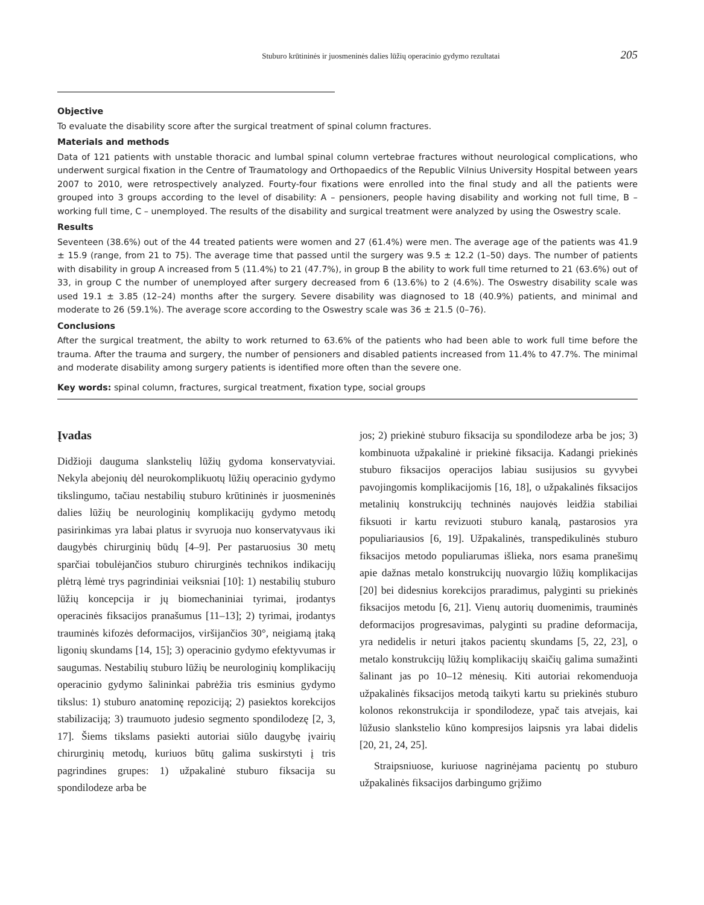Stuburo krūtininės ir juosmeninės dalies lūžių operacinio gydymo rezultatai 205
Objective
To evaluate the disability score after the surgical treatment of spinal column fractures.
Materials and methods
Data of 121 patients with unstable thoracic and lumbal spinal column vertebrae fractures without neurological complications, who underwent surgical fixation in the Centre of Traumatology and Orthopaedics of the Republic Vilnius University Hospital between years 2007 to 2010, were retrospectively analyzed. Fourty-four fixations were enrolled into the final study and all the patients were grouped into 3 groups according to the level of disability: A – pensioners, people having disability and working not full time, B – working full time, C – unemployed. The results of the disability and surgical treatment were analyzed by using the Oswestry scale.
Results
Seventeen (38.6%) out of the 44 treated patients were women and 27 (61.4%) were men. The average age of the patients was 41.9 ± 15.9 (range, from 21 to 75). The average time that passed until the surgery was 9.5 ± 12.2 (1–50) days. The number of patients with disability in group A increased from 5 (11.4%) to 21 (47.7%), in group B the ability to work full time returned to 21 (63.6%) out of 33, in group C the number of unemployed after surgery decreased from 6 (13.6%) to 2 (4.6%). The Oswestry disability scale was used 19.1 ± 3.85 (12–24) months after the surgery. Severe disability was diagnosed to 18 (40.9%) patients, and minimal and moderate to 26 (59.1%). The average score according to the Oswestry scale was 36 ± 21.5 (0–76).
Conclusions
After the surgical treatment, the abilty to work returned to 63.6% of the patients who had been able to work full time before the trauma. After the trauma and surgery, the number of pensioners and disabled patients increased from 11.4% to 47.7%. The minimal and moderate disability among surgery patients is identified more often than the severe one.
Key words: spinal column, fractures, surgical treatment, fixation type, social groups
Įvadas
Didžioji dauguma slankstelių lūžių gydoma konservatyviai. Nekyla abejonių dėl neurokomplikuotų lūžių operacinio gydymo tikslingumo, tačiau nestabilių stuburo krūtininės ir juosmeninės dalies lūžių be neurologinių komplikacijų gydymo metodų pasirinkimas yra labai platus ir svyruoja nuo konservatyvaus iki daugybės chirurginių būdų [4–9]. Per pastaruosius 30 metų sparčiai tobulėjančios stuburo chirurginės technikos indikacijų plėtrą lėmė trys pagrindiniai veiksniai [10]: 1) nestabilių stuburo lūžių koncepcija ir jų biomechaniniai tyrimai, įrodantys operacinės fiksacijos pranašumus [11–13]; 2) tyrimai, įrodantys trauminės kifozės deformacijos, viršijančios 30°, neigiamą įtaką ligonių skundams [14, 15]; 3) operacinio gydymo efektyvumas ir saugumas. Nestabilių stuburo lūžių be neurologinių komplikacijų operacinio gydymo šalininkai pabrėžia tris esminius gydymo tikslus: 1) stuburo anatominę repoziciją; 2) pasiektos korekcijos stabilizaciją; 3) traumuoto judesio segmento spondilodezę [2, 3, 17]. Šiems tikslams pasiekti autoriai siūlo daugybę įvairių chirurginių metodų, kuriuos būtų galima suskirstyti į tris pagrindines grupes: 1) užpakalinė stuburo fiksacija su spondilodeze arba be
jos; 2) priekinė stuburo fiksacija su spondilodeze arba be jos; 3) kombinuota užpakalinė ir priekinė fiksacija. Kadangi priekinės stuburo fiksacijos operacijos labiau susijusios su gyvybei pavojingomis komplikacijomis [16, 18], o užpakalinės fiksacijos metalinių konstrukcijų techninės naujovės leidžia stabiliai fiksuoti ir kartu revizuoti stuburo kanalą, pastarosios yra populiariausios [6, 19]. Užpakalinės, transpedikulinės stuburo fiksacijos metodo populiarumas išlieka, nors esama pranešimų apie dažnas metalo konstrukcijų nuovargio lūžių komplikacijas [20] bei didesnius korekcijos praradimus, palyginti su priekinės fiksacijos metodu [6, 21]. Vienų autorių duomenimis, trauminės deformacijos progresavimas, palyginti su pradine deformacija, yra nedidelis ir neturi įtakos pacientų skundams [5, 22, 23], o metalo konstrukcijų lūžių komplikacijų skaičių galima sumažinti šalinant jas po 10–12 mėnesių. Kiti autoriai rekomenduoja užpakalinės fiksacijos metodą taikyti kartu su priekinės stuburo kolonos rekonstrukcija ir spondilodeze, ypač tais atvejais, kai lūžusio slankstelio kūno kompresijos laipsnis yra labai didelis [20, 21, 24, 25].
Straipsniuose, kuriuose nagrinėjama pacientų po stuburo užpakalinės fiksacijos darbingumo grįžimo